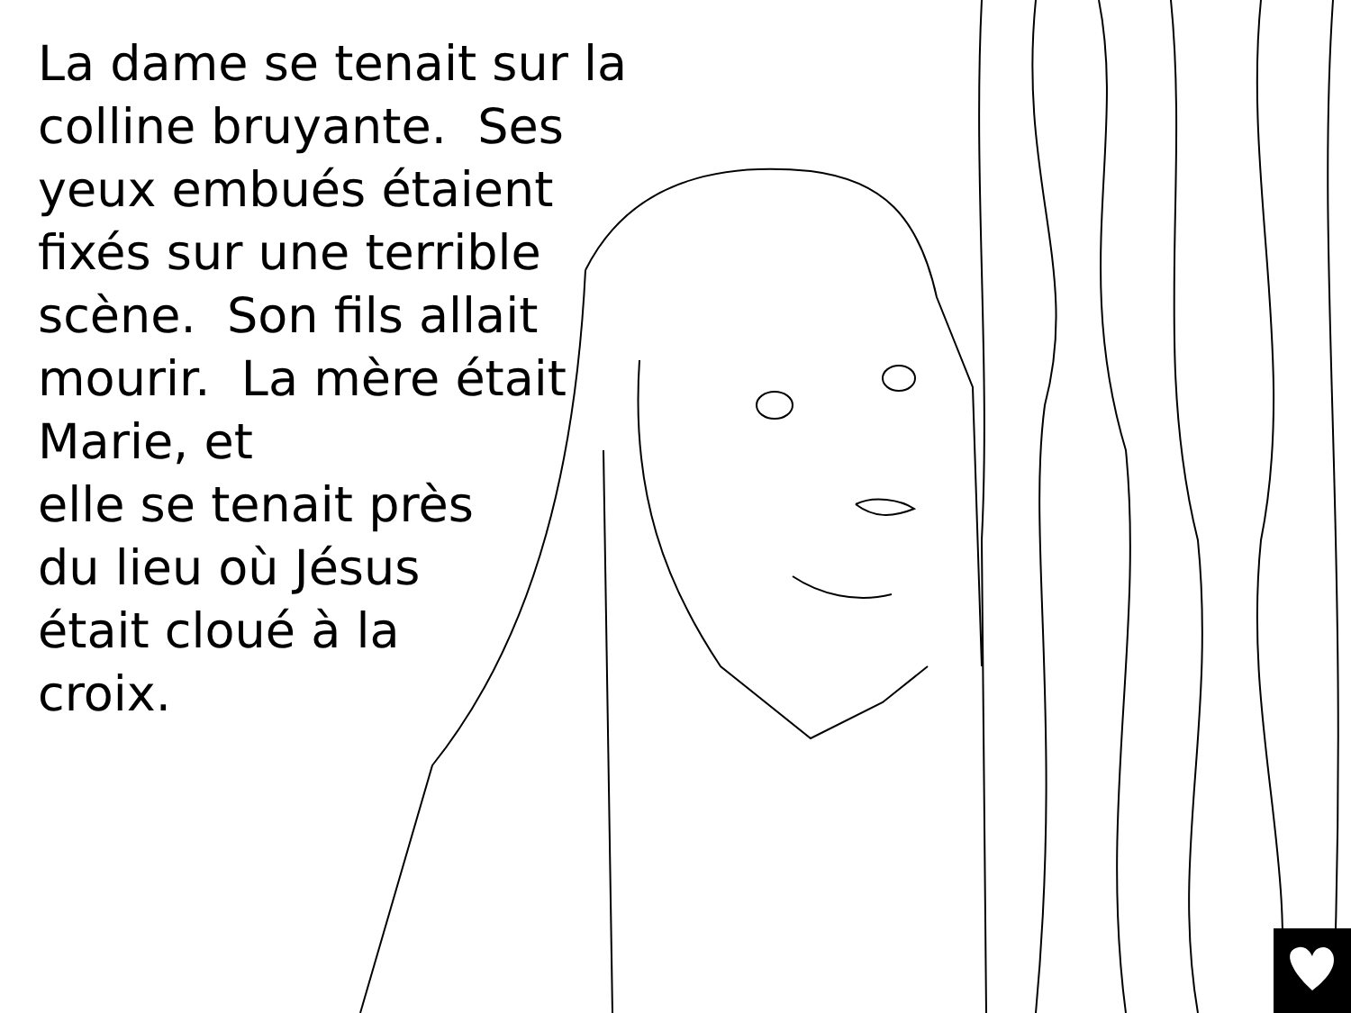La dame se tenait sur la colline bruyante. Ses yeux embués étaient fixés sur une terrible scène. Son fils allait mourir. La mère était Marie, et
elle se tenait près
du lieu où Jésus
était cloué à la
croix.